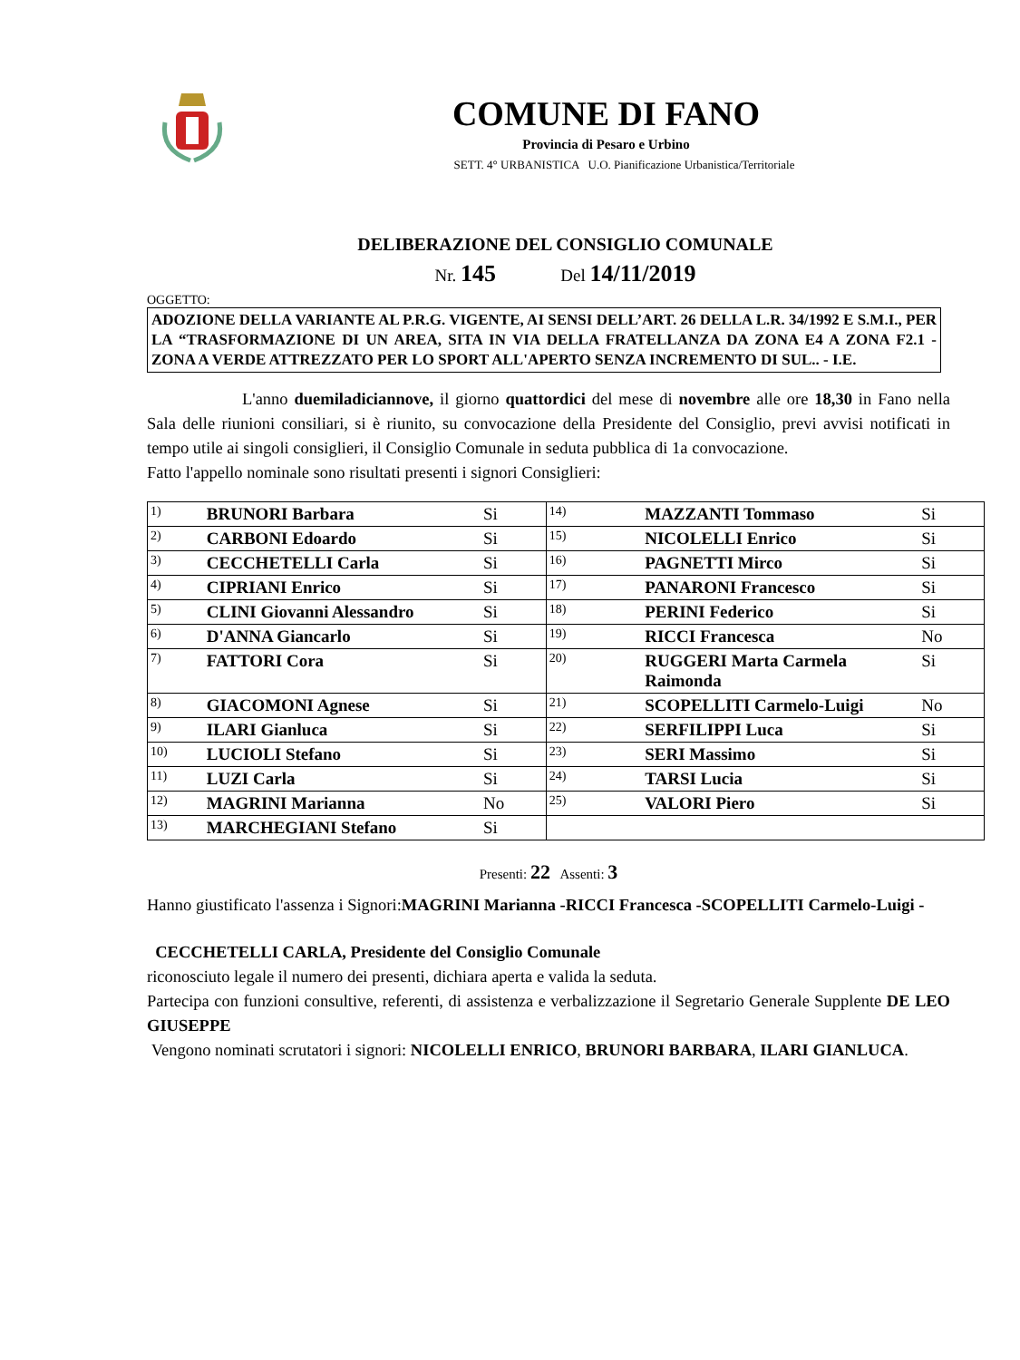COMUNE DI FANO
Provincia di Pesaro e Urbino
SETT. 4° URBANISTICA U.O. Pianificazione Urbanistica/Territoriale
DELIBERAZIONE DEL CONSIGLIO COMUNALE
Nr. 145 Del 14/11/2019
OGGETTO:
ADOZIONE DELLA VARIANTE AL P.R.G. VIGENTE, AI SENSI DELL’ART. 26 DELLA L.R. 34/1992 E S.M.I., PER LA “TRASFORMAZIONE DI UN AREA, SITA IN VIA DELLA FRATELLANZA DA ZONA E4 A ZONA F2.1 - ZONA A VERDE ATTREZZATO PER LO SPORT ALL'APERTO SENZA INCREMENTO DI SUL.. - I.E.
L'anno duemiladiciannove, il giorno quattordici del mese di novembre alle ore 18,30 in Fano nella Sala delle riunioni consiliari, si è riunito, su convocazione della Presidente del Consiglio, previ avvisi notificati in tempo utile ai singoli consiglieri, il Consiglio Comunale in seduta pubblica di 1a convocazione.
Fatto l'appello nominale sono risultati presenti i signori Consiglieri:
| 1) | BRUNORI Barbara | Si | 14) | MAZZANTI Tommaso | Si |
| 2) | CARBONI Edoardo | Si | 15) | NICOLELLI Enrico | Si |
| 3) | CECCHETELLI Carla | Si | 16) | PAGNETTI Mirco | Si |
| 4) | CIPRIANI Enrico | Si | 17) | PANARONI Francesco | Si |
| 5) | CLINI Giovanni Alessandro | Si | 18) | PERINI Federico | Si |
| 6) | D'ANNA Giancarlo | Si | 19) | RICCI Francesca | No |
| 7) | FATTORI Cora | Si | 20) | RUGGERI Marta Carmela Raimonda | Si |
| 8) | GIACOMONI Agnese | Si | 21) | SCOPELLITI Carmelo-Luigi | No |
| 9) | ILARI Gianluca | Si | 22) | SERFILIPPI Luca | Si |
| 10) | LUCIOLI Stefano | Si | 23) | SERI Massimo | Si |
| 11) | LUZI Carla | Si | 24) | TARSI Lucia | Si |
| 12) | MAGRINI Marianna | No | 25) | VALORI Piero | Si |
| 13) | MARCHEGIANI Stefano | Si | | | |
Presenti: 22 Assenti: 3
Hanno giustificato l'assenza i Signori:MAGRINI Marianna -RICCI Francesca -SCOPELLITI Carmelo-Luigi -
CECCHETELLI CARLA, Presidente del Consiglio Comunale
riconosciuto legale il numero dei presenti, dichiara aperta e valida la seduta.
Partecipa con funzioni consultive, referenti, di assistenza e verbalizzazione il Segretario Generale Supplente DE LEO GIUSEPPE
Vengono nominati scrutatori i signori: NICOLELLI ENRICO, BRUNORI BARBARA, ILARI GIANLUCA.